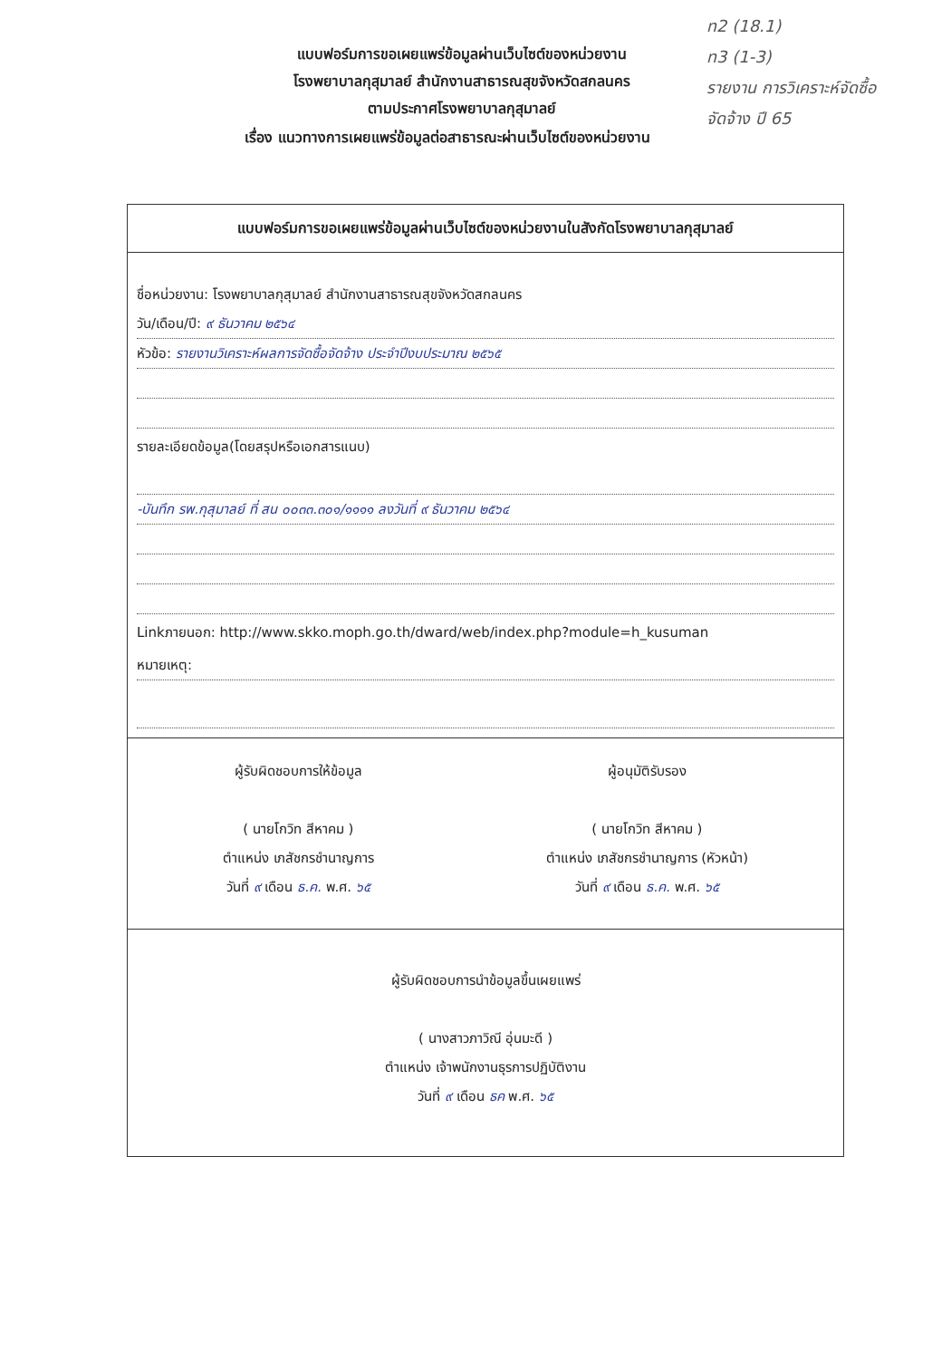ท2 (18.1)
ท3 (1-3)
รายงาน การวิเคราะห์จัดซื้อ
จัดจ้าง ปี 65
แบบฟอร์มการขอเผยแพร่ข้อมูลผ่านเว็บไซต์ของหน่วยงาน
โรงพยาบาลกุสุมาลย์ สำนักงานสาธารณสุขจังหวัดสกลนคร
ตามประกาศโรงพยาบาลกุสุมาลย์
เรื่อง แนวทางการเผยแพร่ข้อมูลต่อสาธารณะผ่านเว็บไซต์ของหน่วยงาน
แบบฟอร์มการขอเผยแพร่ข้อมูลผ่านเว็บไซต์ของหน่วยงานในสังกัดโรงพยาบาลกุสุมาลย์
ชื่อหน่วยงาน: โรงพยาบาลกุสุมาลย์ สำนักงานสาธารณสุขจังหวัดสกลนคร
วัน/เดือน/ปี: ๙ ธันวาคม ๒๕๖๔
หัวข้อ: รายงานวิเคราะห์ผลการจัดซื้อจัดจ้าง ประจำปีงบประมาณ ๒๕๖๕
รายละเอียดข้อมูล(โดยสรุปหรือเอกสารแนบ)
-บันทึก รพ.กุสุมาลย์ ที่ สน ๐๐๓๓.๓๐๑/๑๑๑๑ ลงวันที่ ๙ ธันวาคม ๒๕๖๔
Linkภายนอก: http://www.skko.moph.go.th/dward/web/index.php?module=h_kusuman
หมายเหตุ:
ผู้รับผิดชอบการให้ข้อมูล
( นายโกวิท สีหาคม )
ตำแหน่ง เภสัชกรชำนาญการ
วันที่ ๙ เดือน ธ.ค. พ.ศ. ๖๕
ผู้อนุมัติรับรอง
( นายโกวิท สีหาคม )
ตำแหน่ง เภสัชกรชำนาญการ (หัวหน้า)
วันที่ ๙ เดือน ธ.ค. พ.ศ. ๖๕
ผู้รับผิดชอบการนำข้อมูลขึ้นเผยแพร่
( นางสาวภาวิณี อุ่นมะดี )
ตำแหน่ง เจ้าพนักงานธุรการปฏิบัติงาน
วันที่ ๙ เดือน ธค พ.ศ. ๖๕